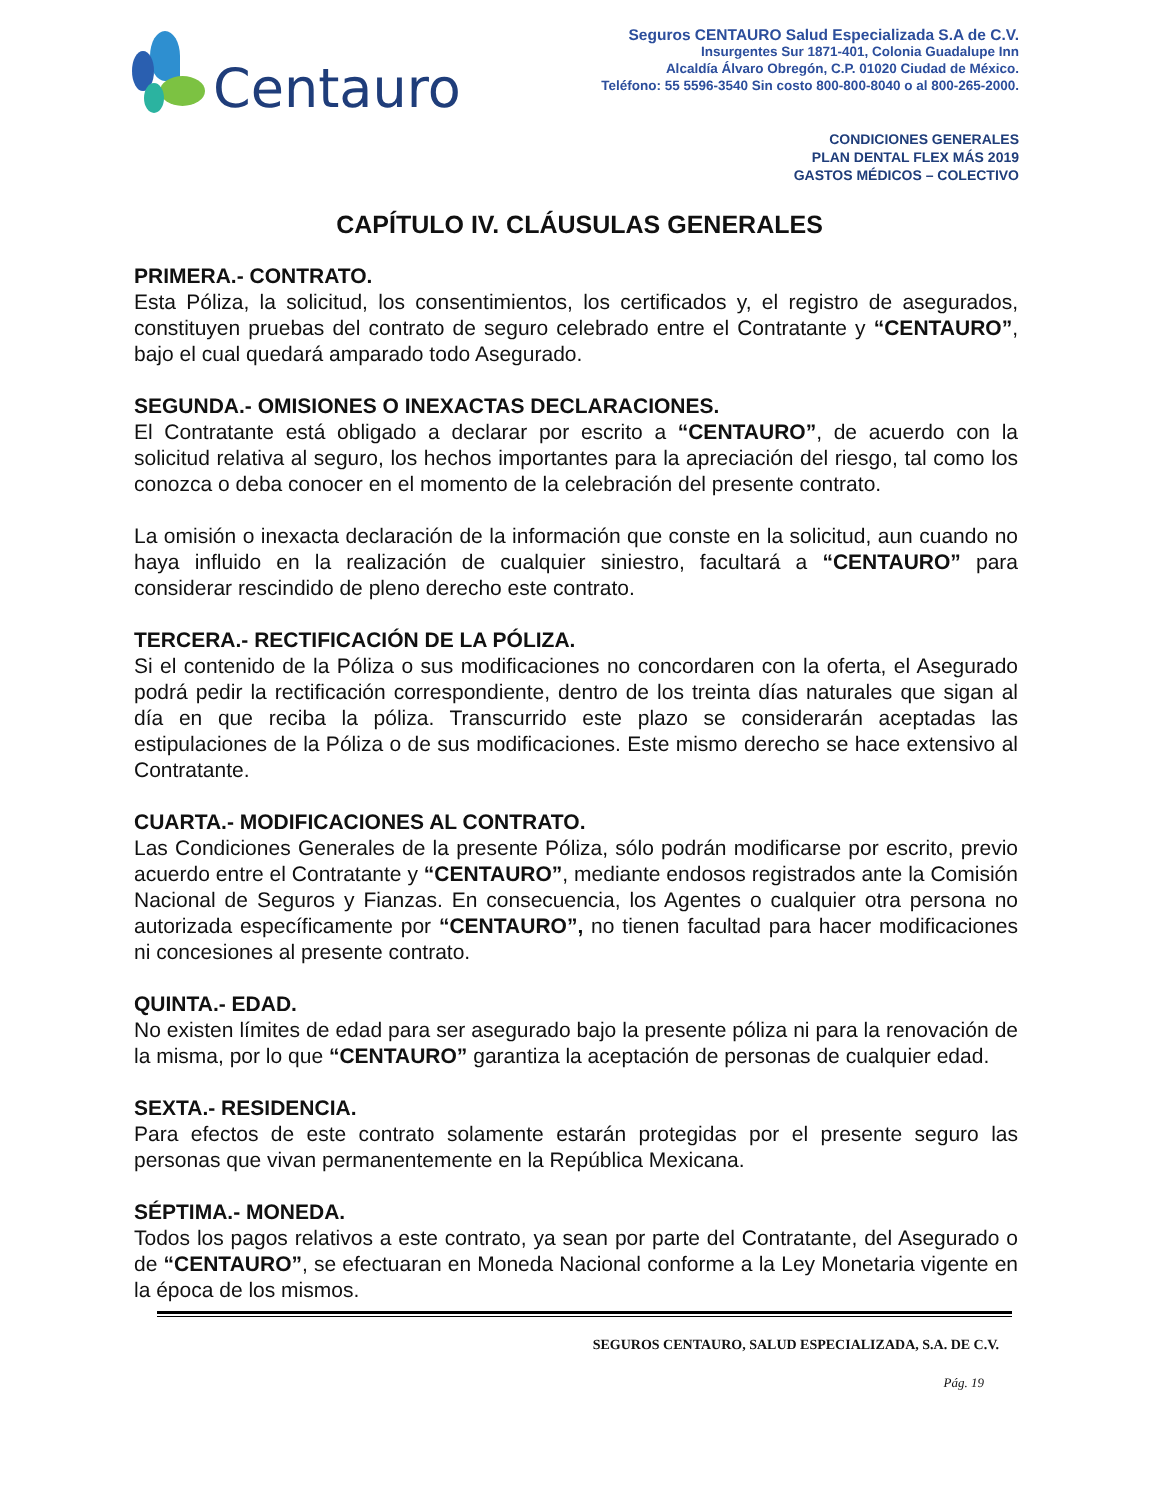Centauro
Seguros CENTAURO Salud Especializada S.A de C.V.
Insurgentes Sur 1871-401, Colonia Guadalupe Inn
Alcaldía Álvaro Obregón, C.P. 01020 Ciudad de México.
Teléfono: 55 5596-3540 Sin costo 800-800-8040 o al 800-265-2000.
CONDICIONES GENERALES
PLAN DENTAL FLEX MÁS 2019
GASTOS MÉDICOS – COLECTIVO
CAPÍTULO IV. CLÁUSULAS GENERALES
PRIMERA.- CONTRATO.
Esta Póliza, la solicitud, los consentimientos, los certificados y, el registro de asegurados, constituyen pruebas del contrato de seguro celebrado entre el Contratante y “CENTAURO”, bajo el cual quedará amparado todo Asegurado.
SEGUNDA.- OMISIONES O INEXACTAS DECLARACIONES.
El Contratante está obligado a declarar por escrito a “CENTAURO”, de acuerdo con la solicitud relativa al seguro, los hechos importantes para la apreciación del riesgo, tal como los conozca o deba conocer en el momento de la celebración del presente contrato.
La omisión o inexacta declaración de la información que conste en la solicitud, aun cuando no haya influido en la realización de cualquier siniestro, facultará a “CENTAURO” para considerar rescindido de pleno derecho este contrato.
TERCERA.- RECTIFICACIÓN DE LA PÓLIZA.
Si el contenido de la Póliza o sus modificaciones no concordaren con la oferta, el Asegurado podrá pedir la rectificación correspondiente, dentro de los treinta días naturales que sigan al día en que reciba la póliza. Transcurrido este plazo se considerarán aceptadas las estipulaciones de la Póliza o de sus modificaciones. Este mismo derecho se hace extensivo al Contratante.
CUARTA.- MODIFICACIONES AL CONTRATO.
Las Condiciones Generales de la presente Póliza, sólo podrán modificarse por escrito, previo acuerdo entre el Contratante y “CENTAURO”, mediante endosos registrados ante la Comisión Nacional de Seguros y Fianzas. En consecuencia, los Agentes o cualquier otra persona no autorizada específicamente por “CENTAURO”, no tienen facultad para hacer modificaciones ni concesiones al presente contrato.
QUINTA.- EDAD.
No existen límites de edad para ser asegurado bajo la presente póliza ni para la renovación de la misma, por lo que “CENTAURO” garantiza la aceptación de personas de cualquier edad.
SEXTA.- RESIDENCIA.
Para efectos de este contrato solamente estarán protegidas por el presente seguro las personas que vivan permanentemente en la República Mexicana.
SÉPTIMA.- MONEDA.
Todos los pagos relativos a este contrato, ya sean por parte del Contratante, del Asegurado o de “CENTAURO”, se efectuaran en Moneda Nacional conforme a la Ley Monetaria vigente en la época de los mismos.
SEGUROS CENTAURO, SALUD ESPECIALIZADA, S.A. DE C.V.
Pág. 19